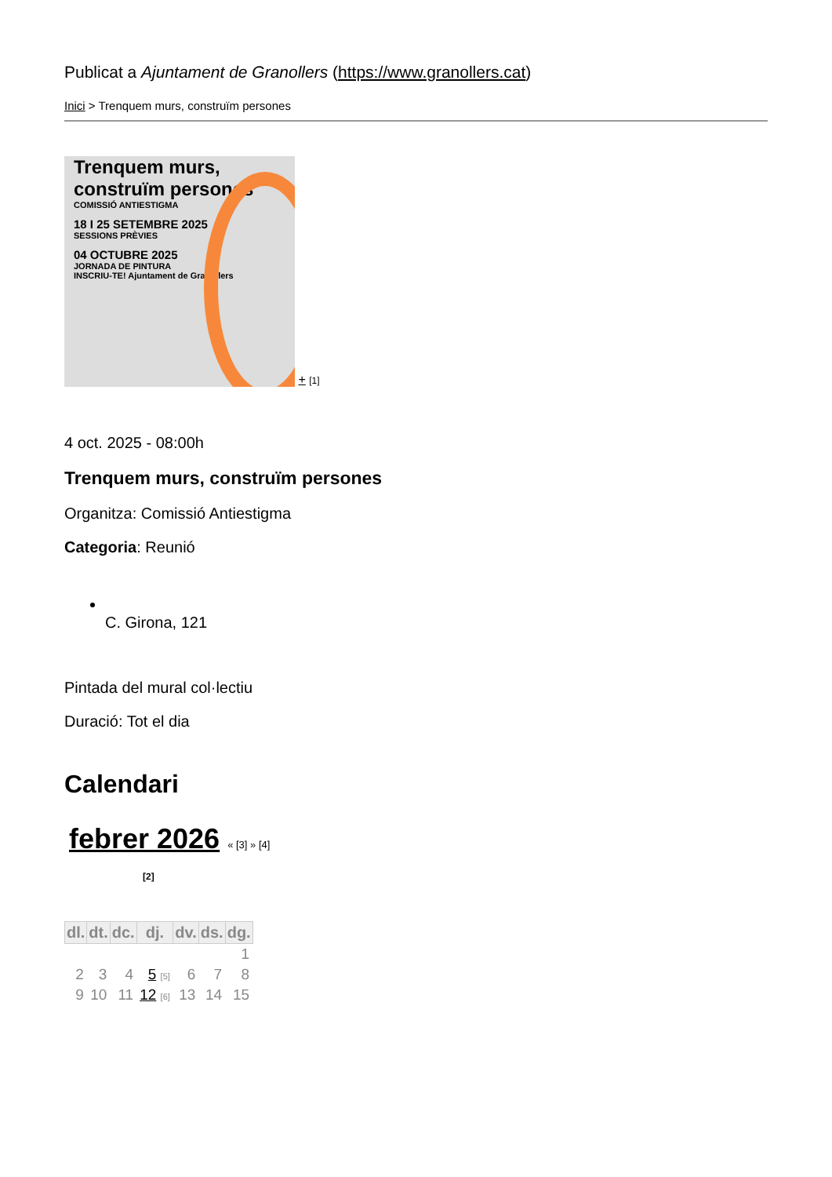Publicat a Ajuntament de Granollers (https://www.granollers.cat)
Inici > Trenquem murs, construïm persones
Trenquem murs, construïm persones
COMISSIÓ ANTIESTIGMA
18 I 25 SETEMBRE 2025
SESSIONS PRÈVIES
04 OCTUBRE 2025
JORNADA DE PINTURA
INSCRIU-TE! Ajuntament de Granollers
+ [1]
4 oct. 2025 - 08:00h
Trenquem murs, construïm persones
Organitza: Comissió Antiestigma
Categoria: Reunió
C. Girona, 121
Pintada del mural col·lectiu
Duració: Tot el dia
Calendari
febrer 2026 « [3] » [4]
[2]
| dl. | dt. | dc. | dj. | dv. | ds. | dg. |
| --- | --- | --- | --- | --- | --- | --- |
| | | | | | | 1 |
| 2 | 3 | 4 | 5 [5] | 6 | 7 | 8 |
| 9 | 10 | 11 | 12 [6] | 13 | 14 | 15 |